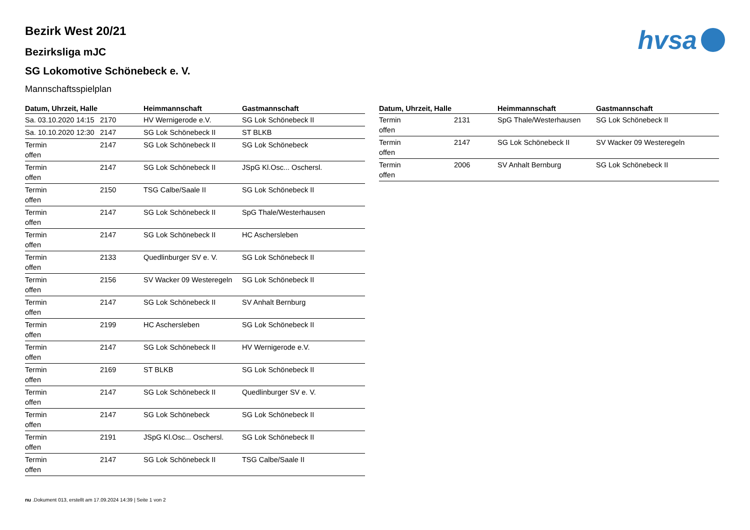hvsa
Bezirk West 20/21
Bezirksliga mJC
SG Lokomotive Schönebeck e. V.
Mannschaftsspielplan
| Datum, Uhrzeit, Halle | | Heimmannschaft | Gastmannschaft |
| --- | --- | --- | --- |
| Sa. 03.10.2020 14:15 | 2170 | HV Wernigerode e.V. | SG Lok Schönebeck II |
| Sa. 10.10.2020 12:30 | 2147 | SG Lok Schönebeck II | ST BLKB |
| Termin offen | 2147 | SG Lok Schönebeck II | SG Lok Schönebeck |
| Termin offen | 2147 | SG Lok Schönebeck II | JSpG Kl.Osc... Oschersl. |
| Termin offen | 2150 | TSG Calbe/Saale II | SG Lok Schönebeck II |
| Termin offen | 2147 | SG Lok Schönebeck II | SpG Thale/Westerhausen |
| Termin offen | 2147 | SG Lok Schönebeck II | HC Aschersleben |
| Termin offen | 2133 | Quedlinburger SV e. V. | SG Lok Schönebeck II |
| Termin offen | 2156 | SV Wacker 09 Westeregeln | SG Lok Schönebeck II |
| Termin offen | 2147 | SG Lok Schönebeck II | SV Anhalt Bernburg |
| Termin offen | 2199 | HC Aschersleben | SG Lok Schönebeck II |
| Termin offen | 2147 | SG Lok Schönebeck II | HV Wernigerode e.V. |
| Termin offen | 2169 | ST BLKB | SG Lok Schönebeck II |
| Termin offen | 2147 | SG Lok Schönebeck II | Quedlinburger SV e. V. |
| Termin offen | 2147 | SG Lok Schönebeck | SG Lok Schönebeck II |
| Termin offen | 2191 | JSpG Kl.Osc... Oschersl. | SG Lok Schönebeck II |
| Termin offen | 2147 | SG Lok Schönebeck II | TSG Calbe/Saale II |
| Datum, Uhrzeit, Halle | | Heimmannschaft | Gastmannschaft |
| --- | --- | --- | --- |
| Termin offen | 2131 | SpG Thale/Westerhausen | SG Lok Schönebeck II |
| Termin offen | 2147 | SG Lok Schönebeck II | SV Wacker 09 Westeregeln |
| Termin offen | 2006 | SV Anhalt Bernburg | SG Lok Schönebeck II |
nu .Dokument 013, erstellt am 17.09.2024 14:39 | Seite 1 von 2